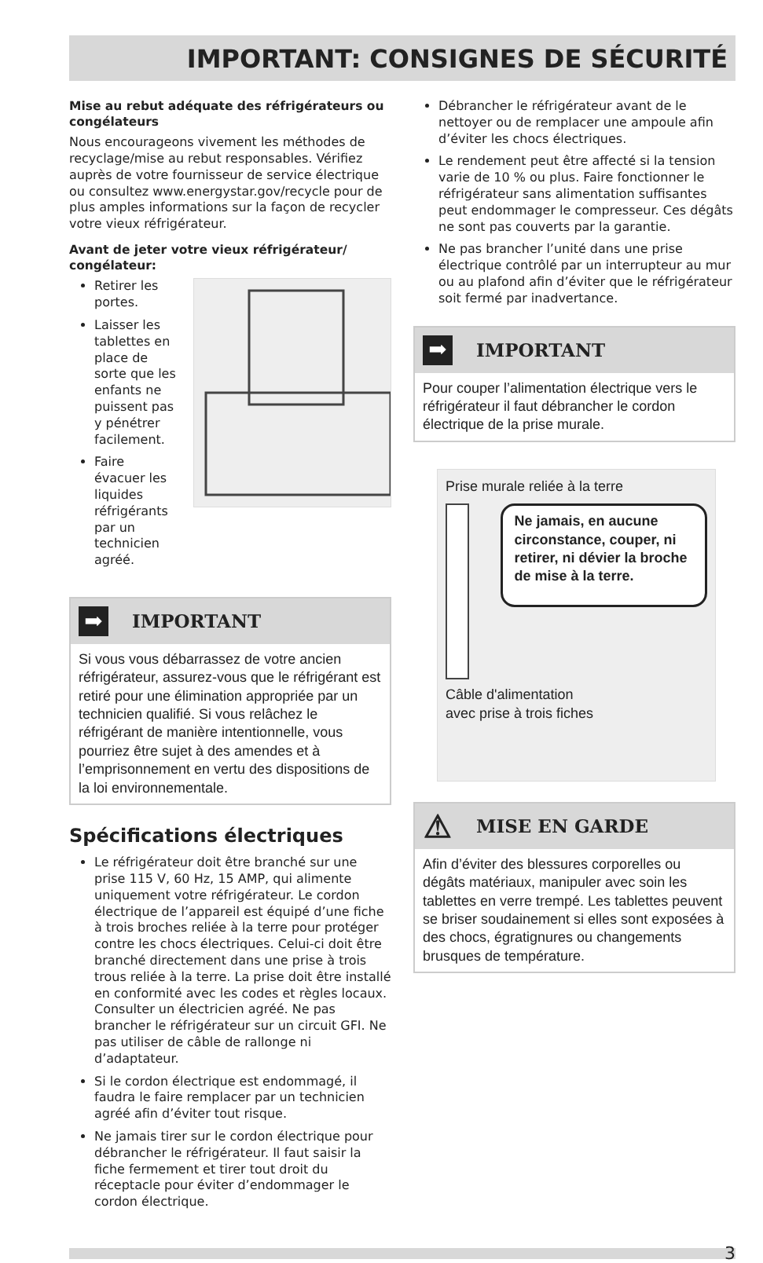IMPORTANT: CONSIGNES DE SÉCURITÉ
Mise au rebut adéquate des réfrigérateurs ou congélateurs
Nous encourageons vivement les méthodes de recyclage/mise au rebut responsables. Vérifiez auprès de votre fournisseur de service électrique ou consultez www.energystar.gov/recycle pour de plus amples informations sur la façon de recycler votre vieux réfrigérateur.
Avant de jeter votre vieux réfrigérateur/ congélateur:
Retirer les portes.
Laisser les tablettes en place de sorte que les enfants ne puissent pas y pénétrer facilement.
Faire évacuer les liquides réfrigérants par un technicien agréé.
➡
IMPORTANT
Si vous vous débarrassez de votre ancien réfrigérateur, assurez-vous que le réfrigérant est retiré pour une élimination appropriée par un technicien qualifié. Si vous relâchez le réfrigérant de manière intentionnelle, vous pourriez être sujet à des amendes et à l’emprisonnement en vertu des dispositions de la loi environnementale.
Spécifications électriques
Le réfrigérateur doit être branché sur une prise 115 V, 60 Hz, 15 AMP, qui alimente uniquement votre réfrigérateur. Le cordon électrique de l’appareil est équipé d’une fiche à trois broches reliée à la terre pour protéger contre les chocs électriques. Celui-ci doit être branché directement dans une prise à trois trous reliée à la terre. La prise doit être installé en conformité avec les codes et règles locaux. Consulter un électricien agréé. Ne pas brancher le réfrigérateur sur un circuit GFI. Ne pas utiliser de câble de rallonge ni d’adaptateur.
Si le cordon électrique est endommagé, il faudra le faire remplacer par un technicien agréé afin d’éviter tout risque.
Ne jamais tirer sur le cordon électrique pour débrancher le réfrigérateur. Il faut saisir la fiche fermement et tirer tout droit du réceptacle pour éviter d’endommager le cordon électrique.
Débrancher le réfrigérateur avant de le nettoyer ou de remplacer une ampoule afin d’éviter les chocs électriques.
Le rendement peut être affecté si la tension varie de 10 % ou plus. Faire fonctionner le réfrigérateur sans alimentation suffisantes peut endommager le compresseur. Ces dégâts ne sont pas couverts par la garantie.
Ne pas brancher l’unité dans une prise électrique contrôlé par un interrupteur au mur ou au plafond afin d’éviter que le réfrigérateur soit fermé par inadvertance.
➡
IMPORTANT
Pour couper l’alimentation électrique vers le réfrigérateur il faut débrancher le cordon électrique de la prise murale.
Prise murale reliée à la terre
Ne jamais, en aucune circonstance, couper, ni retirer, ni dévier la broche de mise à la terre.
Câble d'alimentation
avec prise à trois fiches
⚠
MISE EN GARDE
Afin d’éviter des blessures corporelles ou dégâts matériaux, manipuler avec soin les tablettes en verre trempé. Les tablettes peuvent se briser soudainement si elles sont exposées à des chocs, égratignures ou changements brusques de température.
3